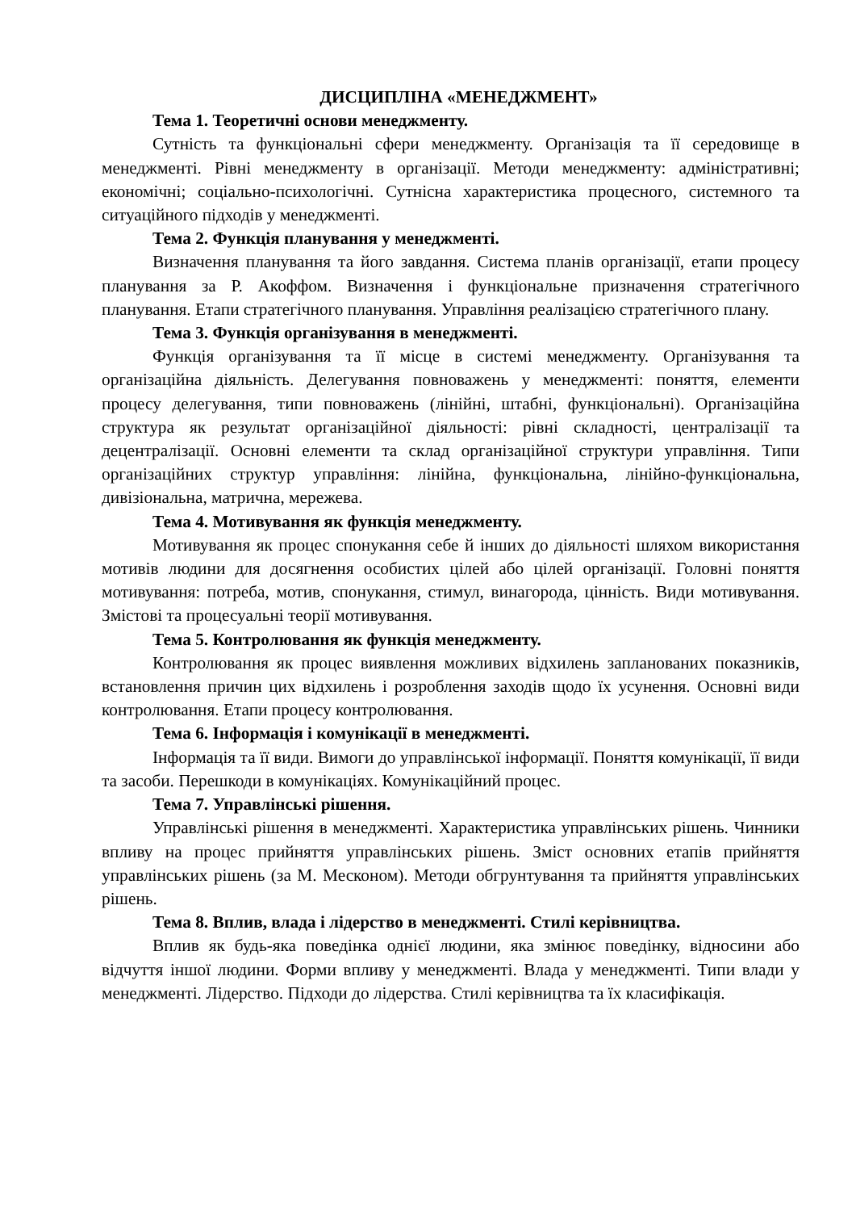ДИСЦИПЛІНА «МЕНЕДЖМЕНТ»
Тема 1. Теоретичні основи менеджменту.
Сутність та функціональні сфери менеджменту. Організація та її середовище в менеджменті. Рівні менеджменту в організації. Методи менеджменту: адміністративні; економічні; соціально-психологічні. Сутнісна характеристика процесного, системного та ситуаційного підходів у менеджменті.
Тема 2. Функція планування у менеджменті.
Визначення планування та його завдання. Система планів організації, етапи процесу планування за Р. Акоффом. Визначення і функціональне призначення стратегічного планування. Етапи стратегічного планування. Управління реалізацією стратегічного плану.
Тема 3. Функція організування в менеджменті.
Функція організування та її місце в системі менеджменту. Організування та організаційна діяльність. Делегування повноважень у менеджменті: поняття, елементи процесу делегування, типи повноважень (лінійні, штабні, функціональні). Організаційна структура як результат організаційної діяльності: рівні складності, централізації та децентралізації. Основні елементи та склад організаційної структури управління. Типи організаційних структур управління: лінійна, функціональна, лінійно-функціональна, дивізіональна, матрична, мережева.
Тема 4. Мотивування як функція менеджменту.
Мотивування як процес спонукання себе й інших до діяльності шляхом використання мотивів людини для досягнення особистих цілей або цілей організації. Головні поняття мотивування: потреба, мотив, спонукання, стимул, винагорода, цінність. Види мотивування. Змістові та процесуальні теорії мотивування.
Тема 5. Контролювання як функція менеджменту.
Контролювання як процес виявлення можливих відхилень запланованих показників, встановлення причин цих відхилень і розроблення заходів щодо їх усунення. Основні види контролювання. Етапи процесу контролювання.
Тема 6. Інформація і комунікації в менеджменті.
Інформація та її види. Вимоги до управлінської інформації. Поняття комунікації, її види та засоби. Перешкоди в комунікаціях. Комунікаційний процес.
Тема 7. Управлінські рішення.
Управлінські рішення в менеджменті. Характеристика управлінських рішень. Чинники впливу на процес прийняття управлінських рішень. Зміст основних етапів прийняття управлінських рішень (за М. Месконом). Методи обгрунтування та прийняття управлінських рішень.
Тема 8. Вплив, влада і лідерство в менеджменті. Стилі керівництва.
Вплив як будь-яка поведінка однієї людини, яка змінює поведінку, відносини або відчуття іншої людини. Форми впливу у менеджменті. Влада у менеджменті. Типи влади у менеджменті. Лідерство. Підходи до лідерства. Стилі керівництва та їх класифікація.